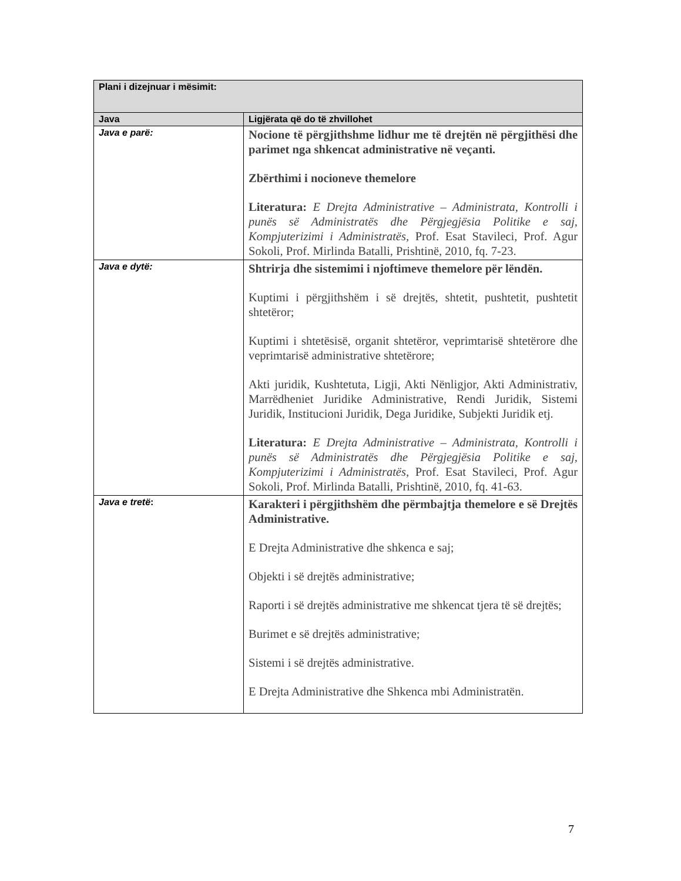| Plani i dizejnuar i mësimit: | |
| --- | --- |
| Java | Ligjërata që do të zhvillohet |
| Java e parë: | Nocione të përgjithshme lidhur me të drejtën në përgjithësi dhe parimet nga shkencat administrative në veçanti. Zbërthimi i nocioneve themelore Literatura: E Drejta Administrative – Administrata, Kontrolli i punës së Administratës dhe Përgjegjësia Politike e saj, Kompjuterizimi i Administratës , Prof. Esat Stavileci, Prof. Agur Sokoli, Prof. Mirlinda Batalli, Prishtinë, 2010, fq. 7-23. |
| Java e dytë: | Shtrirja dhe sistemimi i njoftimeve themelore për lëndën. Kuptimi i përgjithshëm i së drejtës, shtetit, pushtetit, pushtetit shtetëror; Kuptimi i shtetësisë, organit shtetëror, veprimtarisë shtetërore dhe veprimtarisë administrative shtetërore; Akti juridik, Kushtetuta, Ligji, Akti Nënligjor, Akti Administrativ, Marrëdheniet Juridike Administrative, Rendi Juridik, Sistemi Juridik, Institucioni Juridik, Dega Juridike, Subjekti Juridik etj. Literatura: E Drejta Administrative – Administrata, Kontrolli i punës së Administratës dhe Përgjegjësia Politike e saj, Kompjuterizimi i Administratës , Prof. Esat Stavileci, Prof. Agur Sokoli, Prof. Mirlinda Batalli, Prishtinë, 2010, fq. 41-63. |
| Java e tretë : | Karakteri i përgjithshëm dhe përmbajtja themelore e së Drejtës Administrative. E Drejta Administrative dhe shkenca e saj; Objekti i së drejtës administrative; Raporti i së drejtës administrative me shkencat tjera të së drejtës; Burimet e së drejtës administrative; Sistemi i së drejtës administrative. E Drejta Administrative dhe Shkenca mbi Administratën. |
7